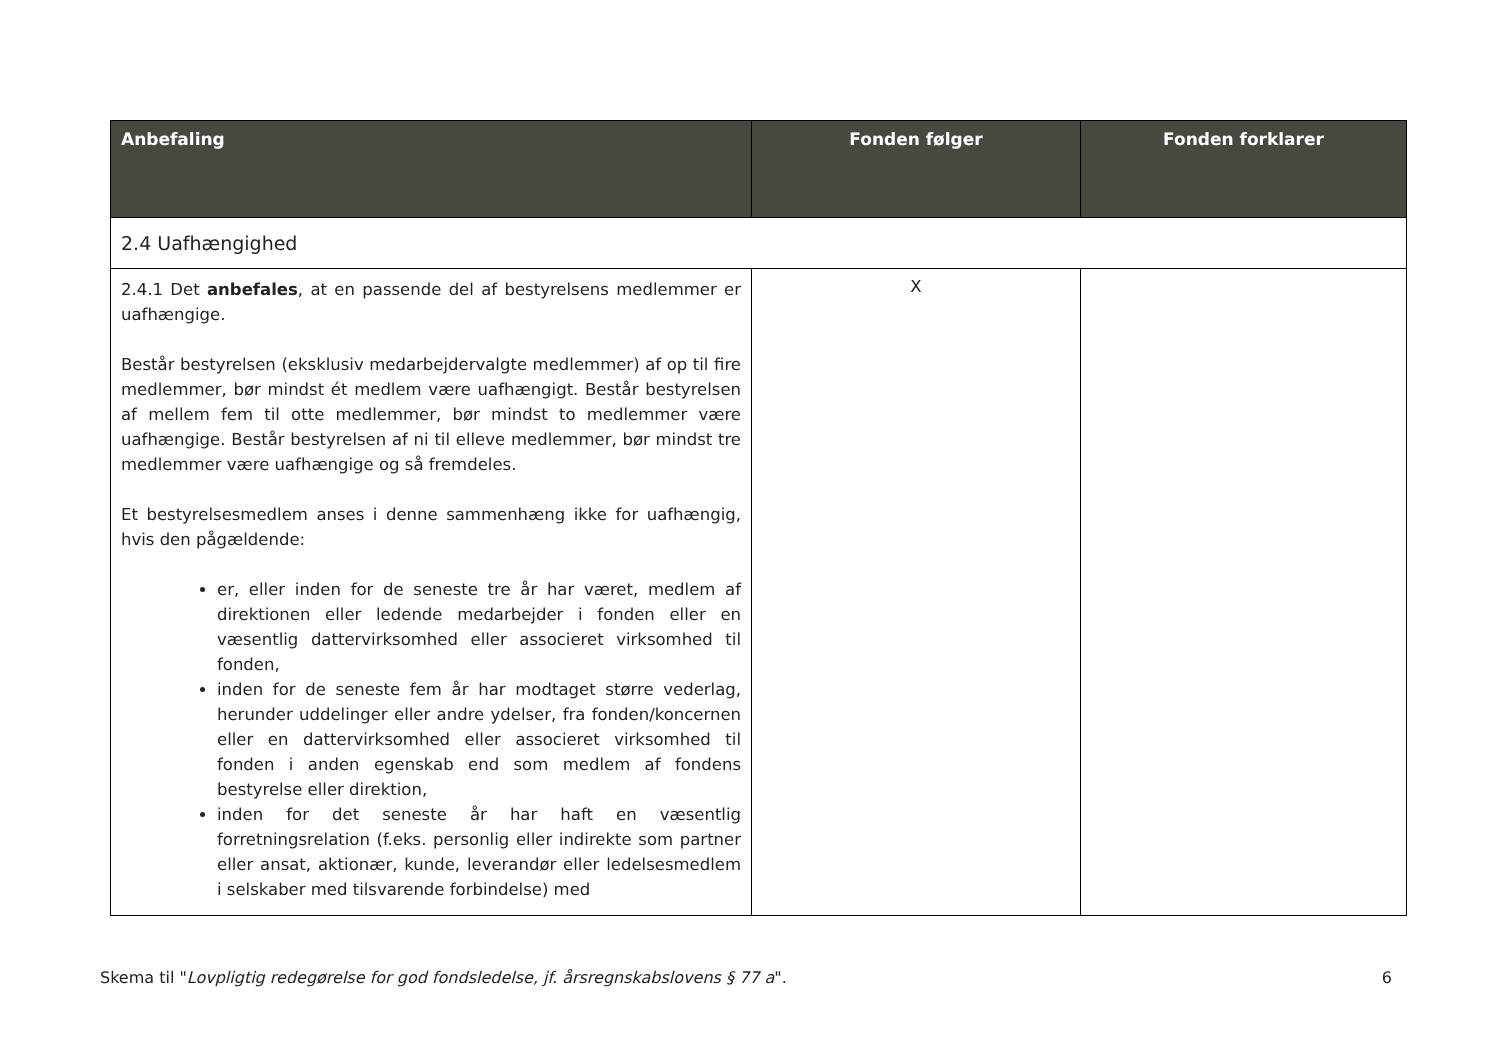| Anbefaling | Fonden følger | Fonden forklarer |
| --- | --- | --- |
| 2.4 Uafhængighed | | |
| 2.4.1 Det anbefales , at en passende del af bestyrelsens medlemmer er uafhængige. Består bestyrelsen (eksklusiv medarbejdervalgte medlemmer) af op til fire medlemmer, bør mindst ét medlem være uafhængigt. Består bestyrelsen af mellem fem til otte medlemmer, bør mindst to medlemmer være uafhængige. Består bestyrelsen af ni til elleve medlemmer, bør mindst tre medlemmer være uafhængige og så fremdeles. Et bestyrelsesmedlem anses i denne sammenhæng ikke for uafhængig, hvis den pågældende: er, eller inden for de seneste tre år har været, medlem af direktionen eller ledende medarbejder i fonden eller en væsentlig dattervirksomhed eller associeret virksomhed til fonden, inden for de seneste fem år har modtaget større vederlag, herunder uddelinger eller andre ydelser, fra fonden/koncernen eller en dattervirksomhed eller associeret virksomhed til fonden i anden egenskab end som medlem af fondens bestyrelse eller direktion, inden for det seneste år har haft en væsentlig forretningsrelation (f.eks. personlig eller indirekte som partner eller ansat, aktionær, kunde, leverandør eller ledelsesmedlem i selskaber med tilsvarende forbindelse) med | X | |
Skema til "Lovpligtig redegørelse for god fondsledelse, jf. årsregnskabslovens § 77 a". 6